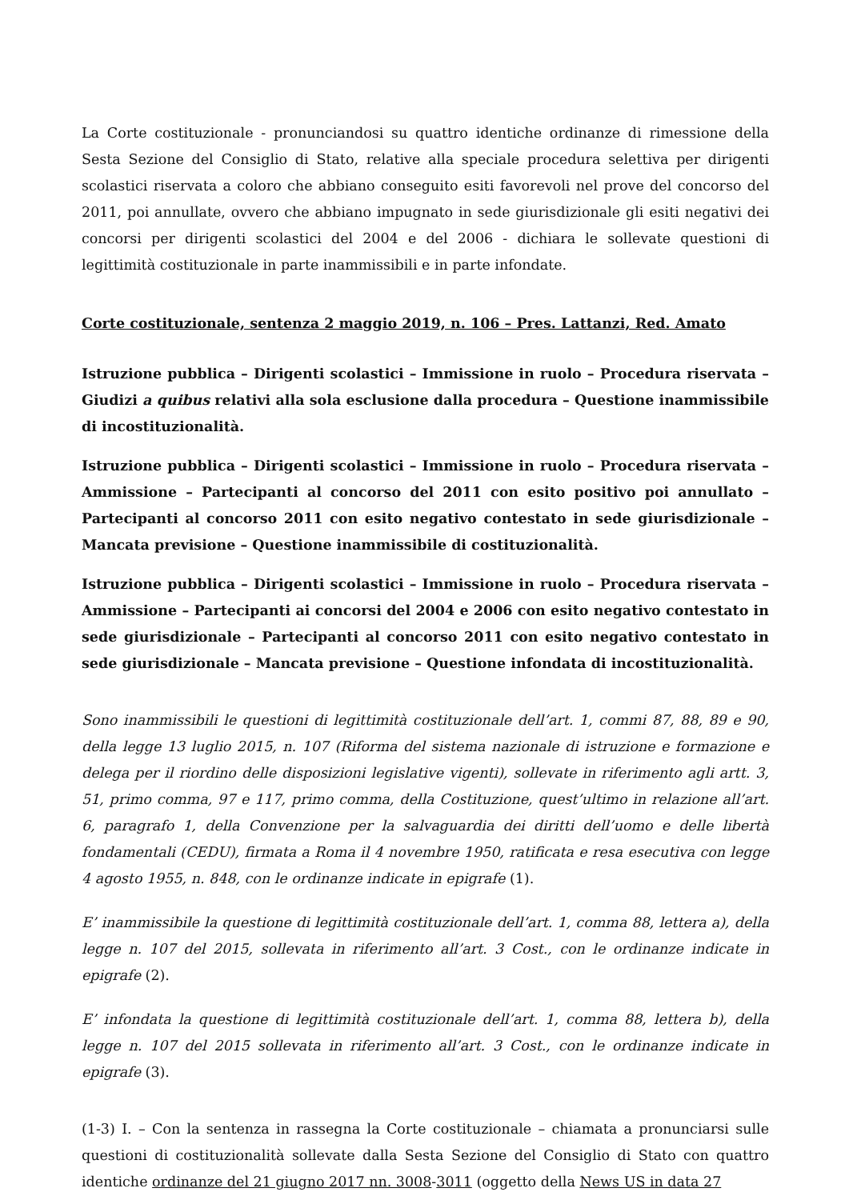La Corte costituzionale - pronunciandosi su quattro identiche ordinanze di rimessione della Sesta Sezione del Consiglio di Stato, relative alla speciale procedura selettiva per dirigenti scolastici riservata a coloro che abbiano conseguito esiti favorevoli nel prove del concorso del 2011, poi annullate, ovvero che abbiano impugnato in sede giurisdizionale gli esiti negativi dei concorsi per dirigenti scolastici del 2004 e del 2006 - dichiara le sollevate questioni di legittimità costituzionale in parte inammissibili e in parte infondate.
Corte costituzionale, sentenza 2 maggio 2019, n. 106 – Pres. Lattanzi, Red. Amato
Istruzione pubblica – Dirigenti scolastici – Immissione in ruolo – Procedura riservata – Giudizi a quibus relativi alla sola esclusione dalla procedura – Questione inammissibile di incostituzionalità.
Istruzione pubblica – Dirigenti scolastici – Immissione in ruolo – Procedura riservata – Ammissione – Partecipanti al concorso del 2011 con esito positivo poi annullato – Partecipanti al concorso 2011 con esito negativo contestato in sede giurisdizionale – Mancata previsione – Questione inammissibile di costituzionalità.
Istruzione pubblica – Dirigenti scolastici – Immissione in ruolo – Procedura riservata – Ammissione – Partecipanti ai concorsi del 2004 e 2006 con esito negativo contestato in sede giurisdizionale – Partecipanti al concorso 2011 con esito negativo contestato in sede giurisdizionale – Mancata previsione – Questione infondata di incostituzionalità.
Sono inammissibili le questioni di legittimità costituzionale dell’art. 1, commi 87, 88, 89 e 90, della legge 13 luglio 2015, n. 107 (Riforma del sistema nazionale di istruzione e formazione e delega per il riordino delle disposizioni legislative vigenti), sollevate in riferimento agli artt. 3, 51, primo comma, 97 e 117, primo comma, della Costituzione, quest’ultimo in relazione all’art. 6, paragrafo 1, della Convenzione per la salvaguardia dei diritti dell’uomo e delle libertà fondamentali (CEDU), firmata a Roma il 4 novembre 1950, ratificata e resa esecutiva con legge 4 agosto 1955, n. 848, con le ordinanze indicate in epigrafe (1).
E’ inammissibile la questione di legittimità costituzionale dell’art. 1, comma 88, lettera a), della legge n. 107 del 2015, sollevata in riferimento all’art. 3 Cost., con le ordinanze indicate in epigrafe (2).
E’ infondata la questione di legittimità costituzionale dell’art. 1, comma 88, lettera b), della legge n. 107 del 2015 sollevata in riferimento all’art. 3 Cost., con le ordinanze indicate in epigrafe (3).
(1-3) I. – Con la sentenza in rassegna la Corte costituzionale – chiamata a pronunciarsi sulle questioni di costituzionalità sollevate dalla Sesta Sezione del Consiglio di Stato con quattro identiche ordinanze del 21 giugno 2017 nn. 3008-3011 (oggetto della News US in data 27